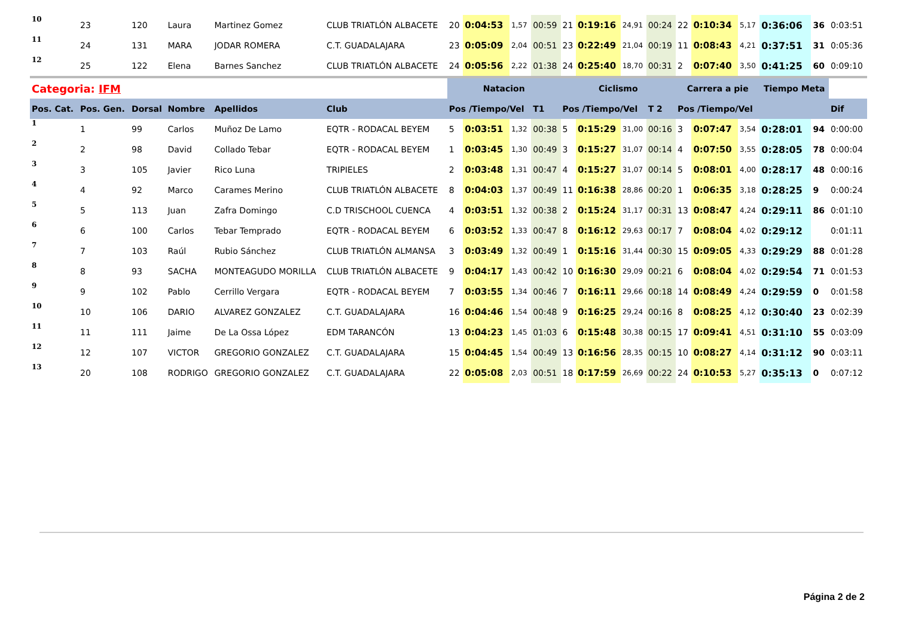| 10 | 23 | 120 | Laura | Martinez Gomez | CLUB TRIATLÓN ALBACETE | 20 | 0:04:53 | 1,57 | 00:59 | 21 | 0:19:16 | 24,91 | 00:24 | 22 | 0:10:34 | 5,17 | 0:36:06 | 36 | 0:03:51 |
| 11 | 24 | 131 | MARA | JODAR ROMERA | C.T. GUADALAJARA | 23 | 0:05:09 | 2,04 | 00:51 | 23 | 0:22:49 | 21,04 | 00:19 | 11 | 0:08:43 | 4,21 | 0:37:51 | 31 | 0:05:36 |
| 12 | 25 | 122 | Elena | Barnes Sanchez | CLUB TRIATLÓN ALBACETE | 24 | 0:05:56 | 2,22 | 01:38 | 24 | 0:25:40 | 18,70 | 00:31 | 2 | 0:07:40 | 3,50 | 0:41:25 | 60 | 0:09:10 |
| Categoria: IFM | | | | | | Natacion | | | | Ciclismo | | | | Carrera a pie | | | Tiempo Meta | | |
| Pos. Cat. | Pos. Gen. | Dorsal | Nombre | Apellidos | Club | Pos /Tiempo/Vel | | | T1 | Pos /Tiempo/Vel | | | T 2 | Pos /Tiempo/Vel | | | | | Dif |
| 1 | 1 | 99 | Carlos | Muñoz De Lamo | EQTR - RODACAL BEYEM | 5 | 0:03:51 | 1,32 | 00:38 | 5 | 0:15:29 | 31,00 | 00:16 | 3 | 0:07:47 | 3,54 | 0:28:01 | 94 | 0:00:00 |
| 2 | 2 | 98 | David | Collado Tebar | EQTR - RODACAL BEYEM | 1 | 0:03:45 | 1,30 | 00:49 | 3 | 0:15:27 | 31,07 | 00:14 | 4 | 0:07:50 | 3,55 | 0:28:05 | 78 | 0:00:04 |
| 3 | 3 | 105 | Javier | Rico Luna | TRIPIELES | 2 | 0:03:48 | 1,31 | 00:47 | 4 | 0:15:27 | 31,07 | 00:14 | 5 | 0:08:01 | 4,00 | 0:28:17 | 48 | 0:00:16 |
| 4 | 4 | 92 | Marco | Carames Merino | CLUB TRIATLÓN ALBACETE | 8 | 0:04:03 | 1,37 | 00:49 | 11 | 0:16:38 | 28,86 | 00:20 | 1 | 0:06:35 | 3,18 | 0:28:25 | 9 | 0:00:24 |
| 5 | 5 | 113 | Juan | Zafra Domingo | C.D TRISCHOOL CUENCA | 4 | 0:03:51 | 1,32 | 00:38 | 2 | 0:15:24 | 31,17 | 00:31 | 13 | 0:08:47 | 4,24 | 0:29:11 | 86 | 0:01:10 |
| 6 | 6 | 100 | Carlos | Tebar Temprado | EQTR - RODACAL BEYEM | 6 | 0:03:52 | 1,33 | 00:47 | 8 | 0:16:12 | 29,63 | 00:17 | 7 | 0:08:04 | 4,02 | 0:29:12 | | 0:01:11 |
| 7 | 7 | 103 | Raúl | Rubio Sánchez | CLUB TRIATLÓN ALMANSA | 3 | 0:03:49 | 1,32 | 00:49 | 1 | 0:15:16 | 31,44 | 00:30 | 15 | 0:09:05 | 4,33 | 0:29:29 | 88 | 0:01:28 |
| 8 | 8 | 93 | SACHA | MONTEAGUDO MORILLA | CLUB TRIATLÓN ALBACETE | 9 | 0:04:17 | 1,43 | 00:42 | 10 | 0:16:30 | 29,09 | 00:21 | 6 | 0:08:04 | 4,02 | 0:29:54 | 71 | 0:01:53 |
| 9 | 9 | 102 | Pablo | Cerrillo Vergara | EQTR - RODACAL BEYEM | 7 | 0:03:55 | 1,34 | 00:46 | 7 | 0:16:11 | 29,66 | 00:18 | 14 | 0:08:49 | 4,24 | 0:29:59 | 0 | 0:01:58 |
| 10 | 10 | 106 | DARIO | ALVAREZ GONZALEZ | C.T. GUADALAJARA | 16 | 0:04:46 | 1,54 | 00:48 | 9 | 0:16:25 | 29,24 | 00:16 | 8 | 0:08:25 | 4,12 | 0:30:40 | 23 | 0:02:39 |
| 11 | 11 | 111 | Jaime | De La Ossa López | EDM TARANCÓN | 13 | 0:04:23 | 1,45 | 01:03 | 6 | 0:15:48 | 30,38 | 00:15 | 17 | 0:09:41 | 4,51 | 0:31:10 | 55 | 0:03:09 |
| 12 | 12 | 107 | VICTOR | GREGORIO GONZALEZ | C.T. GUADALAJARA | 15 | 0:04:45 | 1,54 | 00:49 | 13 | 0:16:56 | 28,35 | 00:15 | 10 | 0:08:27 | 4,14 | 0:31:12 | 90 | 0:03:11 |
| 13 | 20 | 108 | RODRIGO | GREGORIO GONZALEZ | C.T. GUADALAJARA | 22 | 0:05:08 | 2,03 | 00:51 | 18 | 0:17:59 | 26,69 | 00:22 | 24 | 0:10:53 | 5,27 | 0:35:13 | 0 | 0:07:12 |
Página 2 de 2